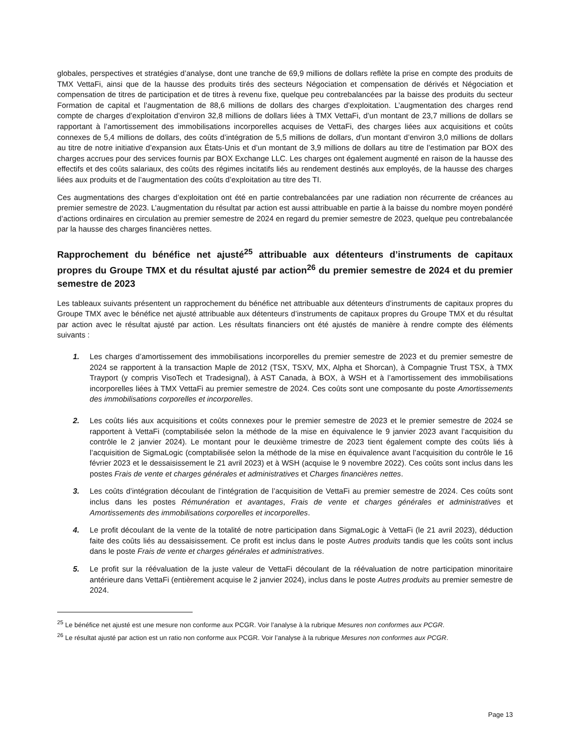globales, perspectives et stratégies d’analyse, dont une tranche de 69,9 millions de dollars reflète la prise en compte des produits de TMX VettaFi, ainsi que de la hausse des produits tirés des secteurs Négociation et compensation de dérivés et Négociation et compensation de titres de participation et de titres à revenu fixe, quelque peu contrebalancées par la baisse des produits du secteur Formation de capital et l’augmentation de 88,6 millions de dollars des charges d’exploitation. L’augmentation des charges rend compte de charges d’exploitation d’environ 32,8 millions de dollars liées à TMX VettaFi, d’un montant de 23,7 millions de dollars se rapportant à l’amortissement des immobilisations incorporelles acquises de VettaFi, des charges liées aux acquisitions et coûts connexes de 5,4 millions de dollars, des coûts d’intégration de 5,5 millions de dollars, d’un montant d’environ 3,0 millions de dollars au titre de notre initiative d’expansion aux États-Unis et d’un montant de 3,9 millions de dollars au titre de l’estimation par BOX des charges accrues pour des services fournis par BOX Exchange LLC. Les charges ont également augmenté en raison de la hausse des effectifs et des coûts salariaux, des coûts des régimes incitatifs liés au rendement destinés aux employés, de la hausse des charges liées aux produits et de l’augmentation des coûts d’exploitation au titre des TI.
Ces augmentations des charges d’exploitation ont été en partie contrebalancées par une radiation non récurrente de créances au premier semestre de 2023. L’augmentation du résultat par action est aussi attribuable en partie à la baisse du nombre moyen pondéré d’actions ordinaires en circulation au premier semestre de 2024 en regard du premier semestre de 2023, quelque peu contrebalancée par la hausse des charges financières nettes.
Rapprochement du bénéfice net ajusté<sup>25</sup> attribuable aux détenteurs d’instruments de capitaux propres du Groupe TMX et du résultat ajusté par action<sup>26</sup> du premier semestre de 2024 et du premier semestre de 2023
Les tableaux suivants présentent un rapprochement du bénéfice net attribuable aux détenteurs d’instruments de capitaux propres du Groupe TMX avec le bénéfice net ajusté attribuable aux détenteurs d’instruments de capitaux propres du Groupe TMX et du résultat par action avec le résultat ajusté par action. Les résultats financiers ont été ajustés de manière à rendre compte des éléments suivants :
1. Les charges d’amortissement des immobilisations incorporelles du premier semestre de 2023 et du premier semestre de 2024 se rapportent à la transaction Maple de 2012 (TSX, TSXV, MX, Alpha et Shorcan), à Compagnie Trust TSX, à TMX Trayport (y compris VisoTech et Tradesignal), à AST Canada, à BOX, à WSH et à l’amortissement des immobilisations incorporelles liées à TMX VettaFi au premier semestre de 2024. Ces coûts sont une composante du poste Amortissements des immobilisations corporelles et incorporelles.
2. Les coûts liés aux acquisitions et coûts connexes pour le premier semestre de 2023 et le premier semestre de 2024 se rapportent à VettaFi (comptabilisée selon la méthode de la mise en équivalence le 9 janvier 2023 avant l’acquisition du contrôle le 2 janvier 2024). Le montant pour le deuxième trimestre de 2023 tient également compte des coûts liés à l’acquisition de SigmaLogic (comptabilisée selon la méthode de la mise en équivalence avant l’acquisition du contrôle le 16 février 2023 et le dessaisissement le 21 avril 2023) et à WSH (acquise le 9 novembre 2022). Ces coûts sont inclus dans les postes Frais de vente et charges générales et administratives et Charges financières nettes.
3. Les coûts d’intégration découlant de l’intégration de l’acquisition de VettaFi au premier semestre de 2024. Ces coûts sont inclus dans les postes Rémunération et avantages, Frais de vente et charges générales et administratives et Amortissements des immobilisations corporelles et incorporelles.
4. Le profit découlant de la vente de la totalité de notre participation dans SigmaLogic à VettaFi (le 21 avril 2023), déduction faite des coûts liés au dessaisissement. Ce profit est inclus dans le poste Autres produits tandis que les coûts sont inclus dans le poste Frais de vente et charges générales et administratives.
5. Le profit sur la réévaluation de la juste valeur de VettaFi découlant de la réévaluation de notre participation minoritaire antérieure dans VettaFi (entièrement acquise le 2 janvier 2024), inclus dans le poste Autres produits au premier semestre de 2024.
<sup>25</sup> Le bénéfice net ajusté est une mesure non conforme aux PCGR. Voir l’analyse à la rubrique Mesures non conformes aux PCGR.
<sup>26</sup> Le résultat ajusté par action est un ratio non conforme aux PCGR. Voir l’analyse à la rubrique Mesures non conformes aux PCGR.
Page 13